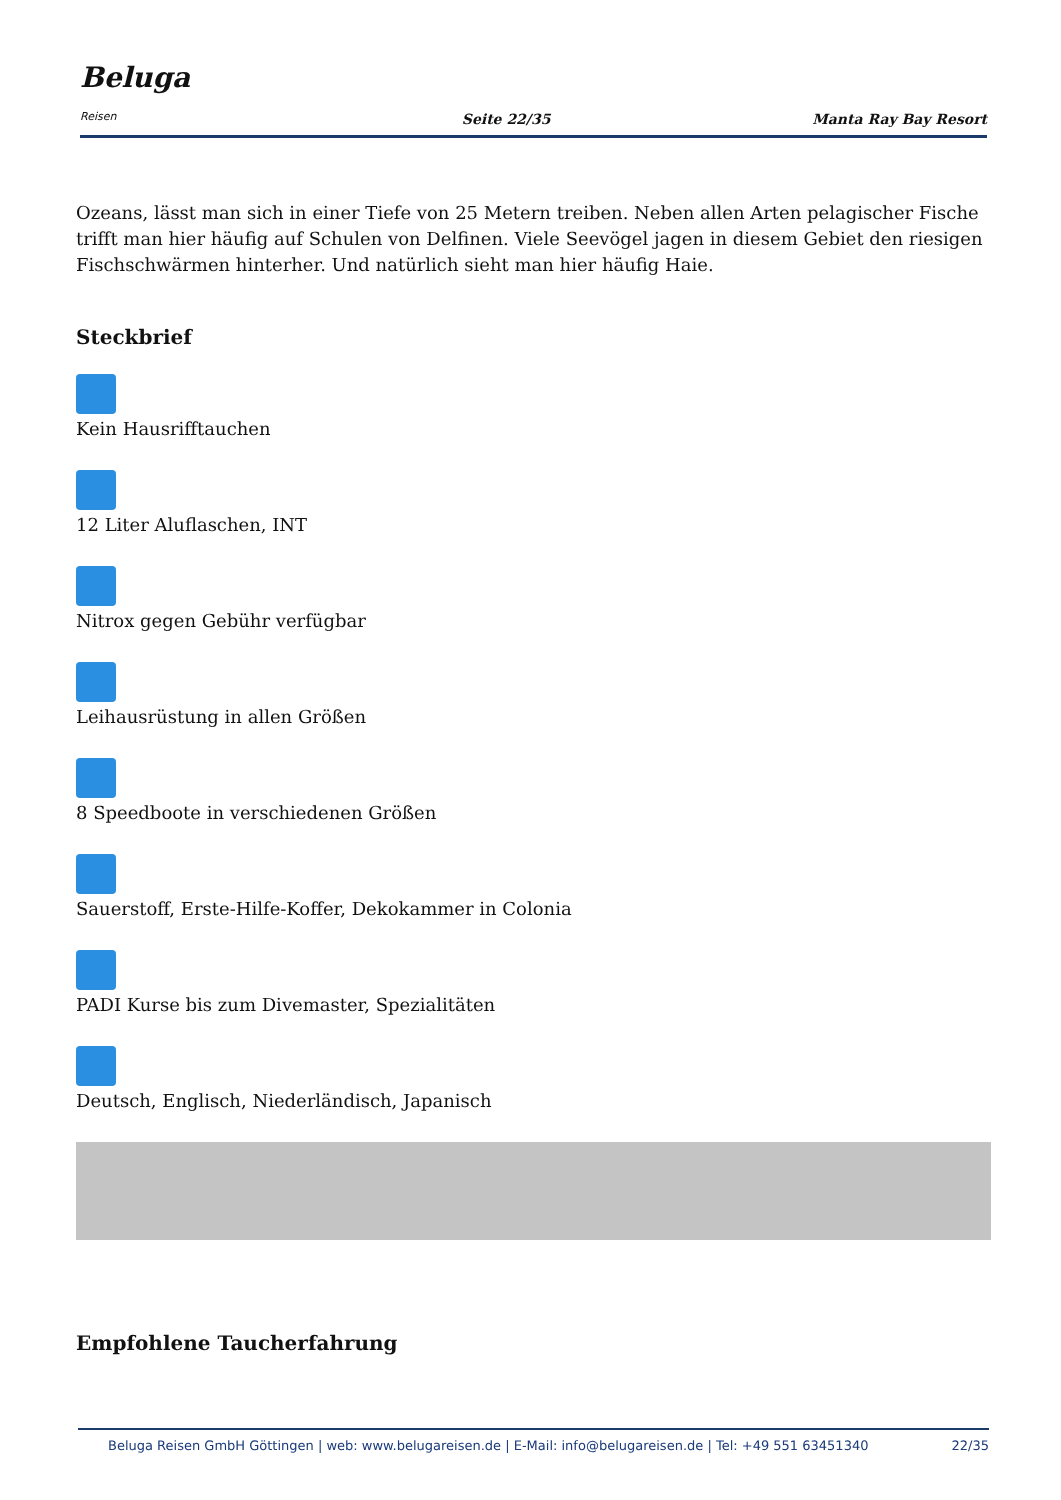Beluga Reisen
Seite 22/35
Manta Ray Bay Resort
Ozeans, lässt man sich in einer Tiefe von 25 Metern treiben. Neben allen Arten pelagischer Fische trifft man hier häufig auf Schulen von Delfinen. Viele Seevögel jagen in diesem Gebiet den riesigen Fischschwärmen hinterher. Und natürlich sieht man hier häufig Haie.
Steckbrief
Kein Hausrifftauchen
12 Liter Aluflaschen, INT
Nitrox gegen Gebühr verfügbar
Leihausrüstung in allen Größen
8 Speedboote in verschiedenen Größen
Sauerstoff, Erste-Hilfe-Koffer, Dekokammer in Colonia
PADI Kurse bis zum Divemaster, Spezialitäten
Deutsch, Englisch, Niederländisch, Japanisch
Empfohlene Taucherfahrung
Beluga Reisen GmbH Göttingen | web: www.belugareisen.de | E-Mail: info@belugareisen.de | Tel: +49 551 63451340 22/35